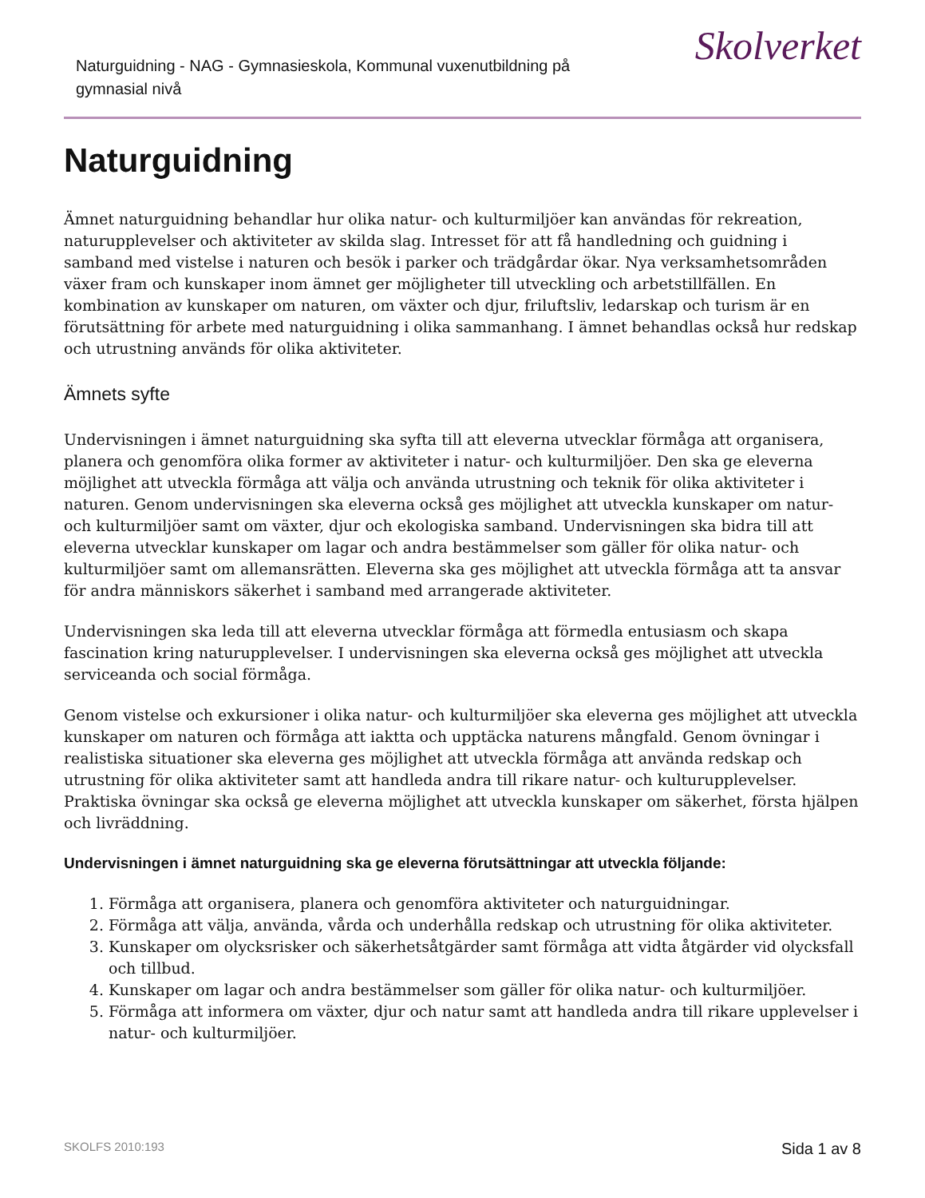Naturguidning - NAG - Gymnasieskola, Kommunal vuxenutbildning på gymnasial nivå
Skolverket
Naturguidning
Ämnet naturguidning behandlar hur olika natur- och kulturmiljöer kan användas för rekreation, naturupplevelser och aktiviteter av skilda slag. Intresset för att få handledning och guidning i samband med vistelse i naturen och besök i parker och trädgårdar ökar. Nya verksamhetsområden växer fram och kunskaper inom ämnet ger möjligheter till utveckling och arbetstillfällen. En kombination av kunskaper om naturen, om växter och djur, friluftsliv, ledarskap och turism är en förutsättning för arbete med naturguidning i olika sammanhang. I ämnet behandlas också hur redskap och utrustning används för olika aktiviteter.
Ämnets syfte
Undervisningen i ämnet naturguidning ska syfta till att eleverna utvecklar förmåga att organisera, planera och genomföra olika former av aktiviteter i natur- och kulturmiljöer. Den ska ge eleverna möjlighet att utveckla förmåga att välja och använda utrustning och teknik för olika aktiviteter i naturen. Genom undervisningen ska eleverna också ges möjlighet att utveckla kunskaper om natur- och kulturmiljöer samt om växter, djur och ekologiska samband. Undervisningen ska bidra till att eleverna utvecklar kunskaper om lagar och andra bestämmelser som gäller för olika natur- och kulturmiljöer samt om allemansrätten. Eleverna ska ges möjlighet att utveckla förmåga att ta ansvar för andra människors säkerhet i samband med arrangerade aktiviteter.
Undervisningen ska leda till att eleverna utvecklar förmåga att förmedla entusiasm och skapa fascination kring naturupplevelser. I undervisningen ska eleverna också ges möjlighet att utveckla serviceanda och social förmåga.
Genom vistelse och exkursioner i olika natur- och kulturmiljöer ska eleverna ges möjlighet att utveckla kunskaper om naturen och förmåga att iaktta och upptäcka naturens mångfald. Genom övningar i realistiska situationer ska eleverna ges möjlighet att utveckla förmåga att använda redskap och utrustning för olika aktiviteter samt att handleda andra till rikare natur- och kulturupplevelser. Praktiska övningar ska också ge eleverna möjlighet att utveckla kunskaper om säkerhet, första hjälpen och livräddning.
Undervisningen i ämnet naturguidning ska ge eleverna förutsättningar att utveckla följande:
1. Förmåga att organisera, planera och genomföra aktiviteter och naturguidningar.
2. Förmåga att välja, använda, vårda och underhålla redskap och utrustning för olika aktiviteter.
3. Kunskaper om olycksrisker och säkerhetsåtgärder samt förmåga att vidta åtgärder vid olycksfall och tillbud.
4. Kunskaper om lagar och andra bestämmelser som gäller för olika natur- och kulturmiljöer.
5. Förmåga att informera om växter, djur och natur samt att handleda andra till rikare upplevelser i natur- och kulturmiljöer.
SKOLFS 2010:193 Sida 1 av 8